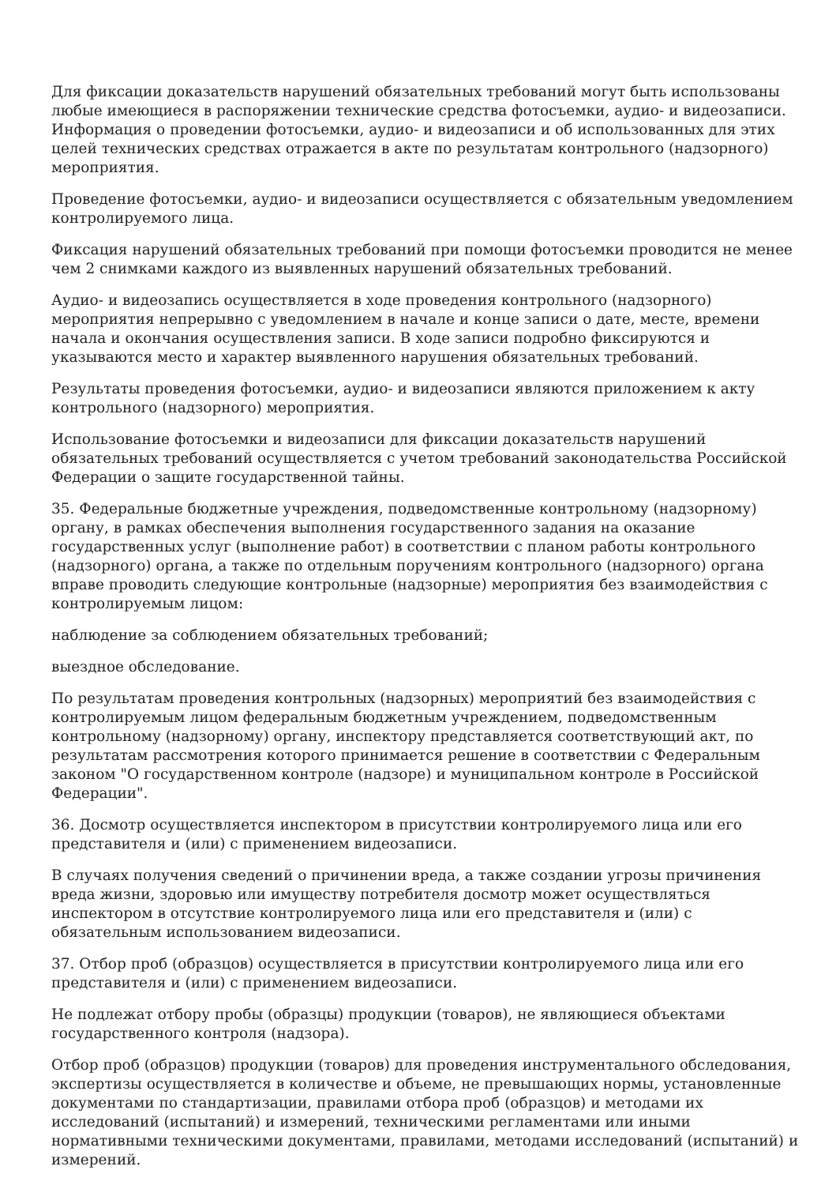Для фиксации доказательств нарушений обязательных требований могут быть использованы любые имеющиеся в распоряжении технические средства фотосъемки, аудио- и видеозаписи. Информация о проведении фотосъемки, аудио- и видеозаписи и об использованных для этих целей технических средствах отражается в акте по результатам контрольного (надзорного) мероприятия.
Проведение фотосъемки, аудио- и видеозаписи осуществляется с обязательным уведомлением контролируемого лица.
Фиксация нарушений обязательных требований при помощи фотосъемки проводится не менее чем 2 снимками каждого из выявленных нарушений обязательных требований.
Аудио- и видеозапись осуществляется в ходе проведения контрольного (надзорного) мероприятия непрерывно с уведомлением в начале и конце записи о дате, месте, времени начала и окончания осуществления записи. В ходе записи подробно фиксируются и указываются место и характер выявленного нарушения обязательных требований.
Результаты проведения фотосъемки, аудио- и видеозаписи являются приложением к акту контрольного (надзорного) мероприятия.
Использование фотосъемки и видеозаписи для фиксации доказательств нарушений обязательных требований осуществляется с учетом требований законодательства Российской Федерации о защите государственной тайны.
35. Федеральные бюджетные учреждения, подведомственные контрольному (надзорному) органу, в рамках обеспечения выполнения государственного задания на оказание государственных услуг (выполнение работ) в соответствии с планом работы контрольного (надзорного) органа, а также по отдельным поручениям контрольного (надзорного) органа вправе проводить следующие контрольные (надзорные) мероприятия без взаимодействия с контролируемым лицом:
наблюдение за соблюдением обязательных требований;
выездное обследование.
По результатам проведения контрольных (надзорных) мероприятий без взаимодействия с контролируемым лицом федеральным бюджетным учреждением, подведомственным контрольному (надзорному) органу, инспектору представляется соответствующий акт, по результатам рассмотрения которого принимается решение в соответствии с Федеральным законом "О государственном контроле (надзоре) и муниципальном контроле в Российской Федерации".
36. Досмотр осуществляется инспектором в присутствии контролируемого лица или его представителя и (или) с применением видеозаписи.
В случаях получения сведений о причинении вреда, а также создании угрозы причинения вреда жизни, здоровью или имуществу потребителя досмотр может осуществляться инспектором в отсутствие контролируемого лица или его представителя и (или) с обязательным использованием видеозаписи.
37. Отбор проб (образцов) осуществляется в присутствии контролируемого лица или его представителя и (или) с применением видеозаписи.
Не подлежат отбору пробы (образцы) продукции (товаров), не являющиеся объектами государственного контроля (надзора).
Отбор проб (образцов) продукции (товаров) для проведения инструментального обследования, экспертизы осуществляется в количестве и объеме, не превышающих нормы, установленные документами по стандартизации, правилами отбора проб (образцов) и методами их исследований (испытаний) и измерений, техническими регламентами или иными нормативными техническими документами, правилами, методами исследований (испытаний) и измерений.